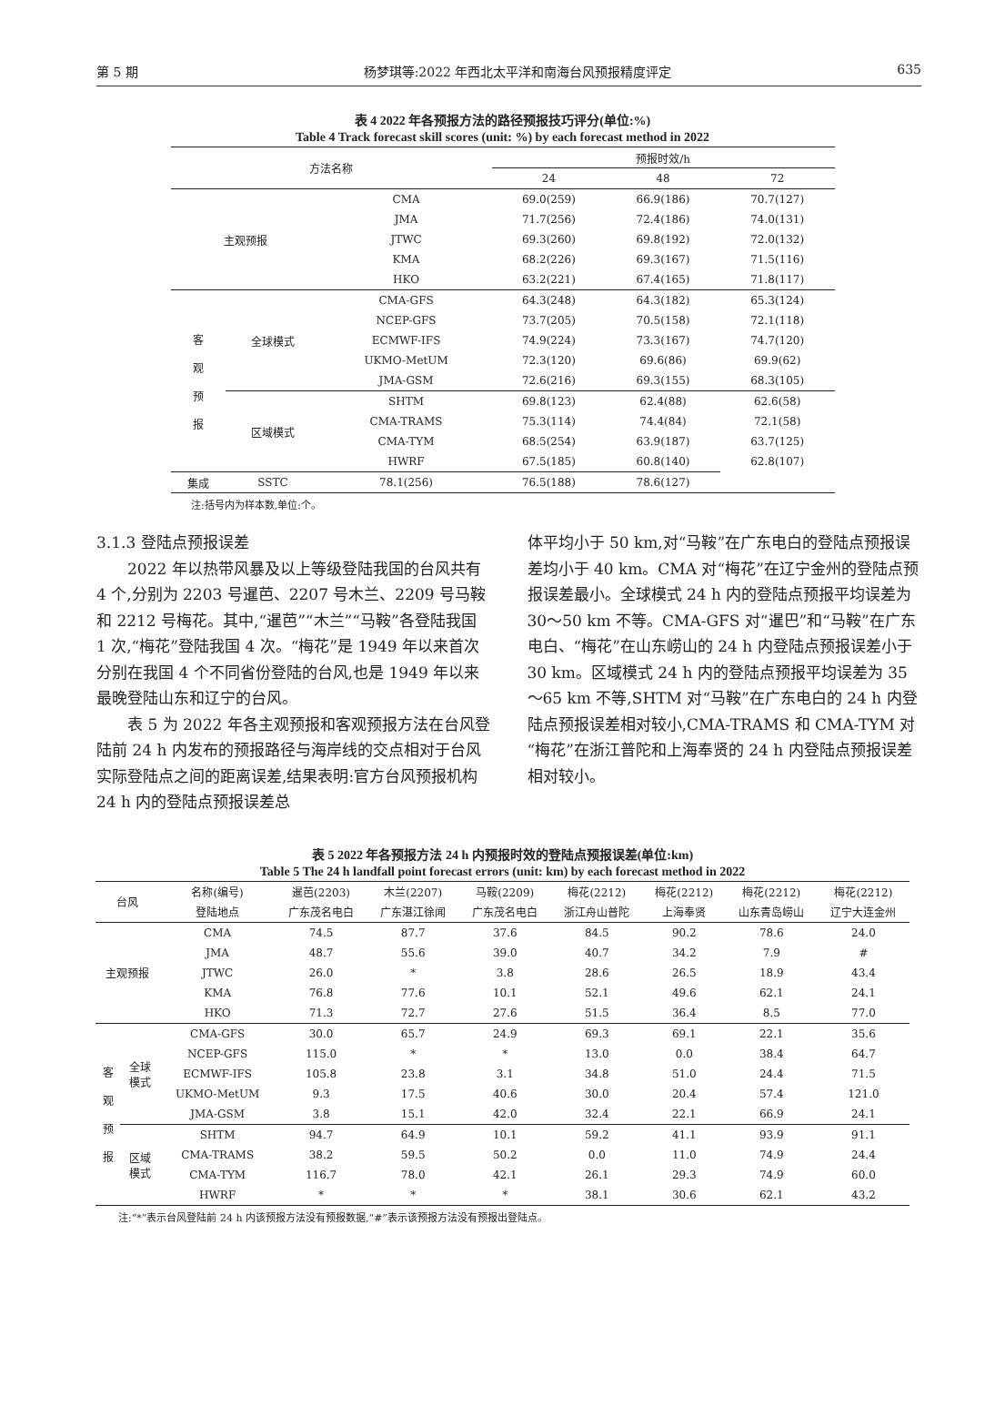第 5 期 杨梦琪等:2022 年西北太平洋和南海台风预报精度评定 635
表 4 2022 年各预报方法的路径预报技巧评分(单位:%)
Table 4 Track forecast skill scores (unit: %) by each forecast method in 2022
| 方法名称 | | | 预报时效/h | | |
| --- | --- | --- | --- | --- | --- |
| | | | 24 | 48 | 72 |
| 主观预报 | | CMA | 69.0(259) | 66.9(186) | 70.7(127) |
| | | JMA | 71.7(256) | 72.4(186) | 74.0(131) |
| | | JTWC | 69.3(260) | 69.8(192) | 72.0(132) |
| | | KMA | 68.2(226) | 69.3(167) | 71.5(116) |
| | | HKO | 63.2(221) | 67.4(165) | 71.8(117) |
| 客 观 预 报 | 全球模式 | CMA-GFS | 64.3(248) | 64.3(182) | 65.3(124) |
| | | NCEP-GFS | 73.7(205) | 70.5(158) | 72.1(118) |
| | | ECMWF-IFS | 74.9(224) | 73.3(167) | 74.7(120) |
| | | UKMO-MetUM | 72.3(120) | 69.6(86) | 69.9(62) |
| | | JMA-GSM | 72.6(216) | 69.3(155) | 68.3(105) |
| | 区域模式 | SHTM | 69.8(123) | 62.4(88) | 62.6(58) |
| | | CMA-TRAMS | 75.3(114) | 74.4(84) | 72.1(58) |
| | | CMA-TYM | 68.5(254) | 63.9(187) | 63.7(125) |
| | | HWRF | 67.5(185) | 60.8(140) | 62.8(107) |
| 集成 | SSTC | 78.1(256) | 76.5(188) | 78.6(127) | |
注:括号内为样本数,单位:个。
3.1.3 登陆点预报误差
2022 年以热带风暴及以上等级登陆我国的台风共有 4 个,分别为 2203 号暹芭、2207 号木兰、2209 号马鞍和 2212 号梅花。其中,“暹芭”“木兰”“马鞍”各登陆我国 1 次,“梅花”登陆我国 4 次。“梅花”是 1949 年以来首次分别在我国 4 个不同省份登陆的台风,也是 1949 年以来最晚登陆山东和辽宁的台风。
表 5 为 2022 年各主观预报和客观预报方法在台风登陆前 24 h 内发布的预报路径与海岸线的交点相对于台风实际登陆点之间的距离误差,结果表明:官方台风预报机构 24 h 内的登陆点预报误差总
体平均小于 50 km,对“马鞍”在广东电白的登陆点预报误差均小于 40 km。CMA 对“梅花”在辽宁金州的登陆点预报误差最小。全球模式 24 h 内的登陆点预报平均误差为 30～50 km 不等。CMA-GFS 对“暹巴”和“马鞍”在广东电白、“梅花”在山东崂山的 24 h 内登陆点预报误差小于 30 km。区域模式 24 h 内的登陆点预报平均误差为 35～65 km 不等,SHTM 对“马鞍”在广东电白的 24 h 内登陆点预报误差相对较小,CMA-TRAMS 和 CMA-TYM 对“梅花”在浙江普陀和上海奉贤的 24 h 内登陆点预报误差相对较小。
表 5 2022 年各预报方法 24 h 内预报时效的登陆点预报误差(单位:km)
Table 5 The 24 h landfall point forecast errors (unit: km) by each forecast method in 2022
| 台风 | | 名称(编号) | 暹芭(2203) | 木兰(2207) | 马鞍(2209) | 梅花(2212) | 梅花(2212) | 梅花(2212) | 梅花(2212) |
| --- | --- | --- | --- | --- | --- | --- | --- | --- | --- |
| | | 登陆地点 | 广东茂名电白 | 广东湛江徐闻 | 广东茂名电白 | 浙江舟山普陀 | 上海奉贤 | 山东青岛崂山 | 辽宁大连金州 |
| 主观预报 | | CMA | 74.5 | 87.7 | 37.6 | 84.5 | 90.2 | 78.6 | 24.0 |
| | | JMA | 48.7 | 55.6 | 39.0 | 40.7 | 34.2 | 7.9 | # |
| | | JTWC | 26.0 | * | 3.8 | 28.6 | 26.5 | 18.9 | 43.4 |
| | | KMA | 76.8 | 77.6 | 10.1 | 52.1 | 49.6 | 62.1 | 24.1 |
| | | HKO | 71.3 | 72.7 | 27.6 | 51.5 | 36.4 | 8.5 | 77.0 |
| 客 观 预 报 | 全球 模式 | CMA-GFS | 30.0 | 65.7 | 24.9 | 69.3 | 69.1 | 22.1 | 35.6 |
| | | NCEP-GFS | 115.0 | * | * | 13.0 | 0.0 | 38.4 | 64.7 |
| | | ECMWF-IFS | 105.8 | 23.8 | 3.1 | 34.8 | 51.0 | 24.4 | 71.5 |
| | | UKMO-MetUM | 9.3 | 17.5 | 40.6 | 30.0 | 20.4 | 57.4 | 121.0 |
| | | JMA-GSM | 3.8 | 15.1 | 42.0 | 32.4 | 22.1 | 66.9 | 24.1 |
| | 区域 模式 | SHTM | 94.7 | 64.9 | 10.1 | 59.2 | 41.1 | 93.9 | 91.1 |
| | | CMA-TRAMS | 38.2 | 59.5 | 50.2 | 0.0 | 11.0 | 74.9 | 24.4 |
| | | CMA-TYM | 116.7 | 78.0 | 42.1 | 26.1 | 29.3 | 74.9 | 60.0 |
| | | HWRF | * | * | * | 38.1 | 30.6 | 62.1 | 43.2 |
注:“*”表示台风登陆前 24 h 内该预报方法没有预报数据,“#”表示该预报方法没有预报出登陆点。